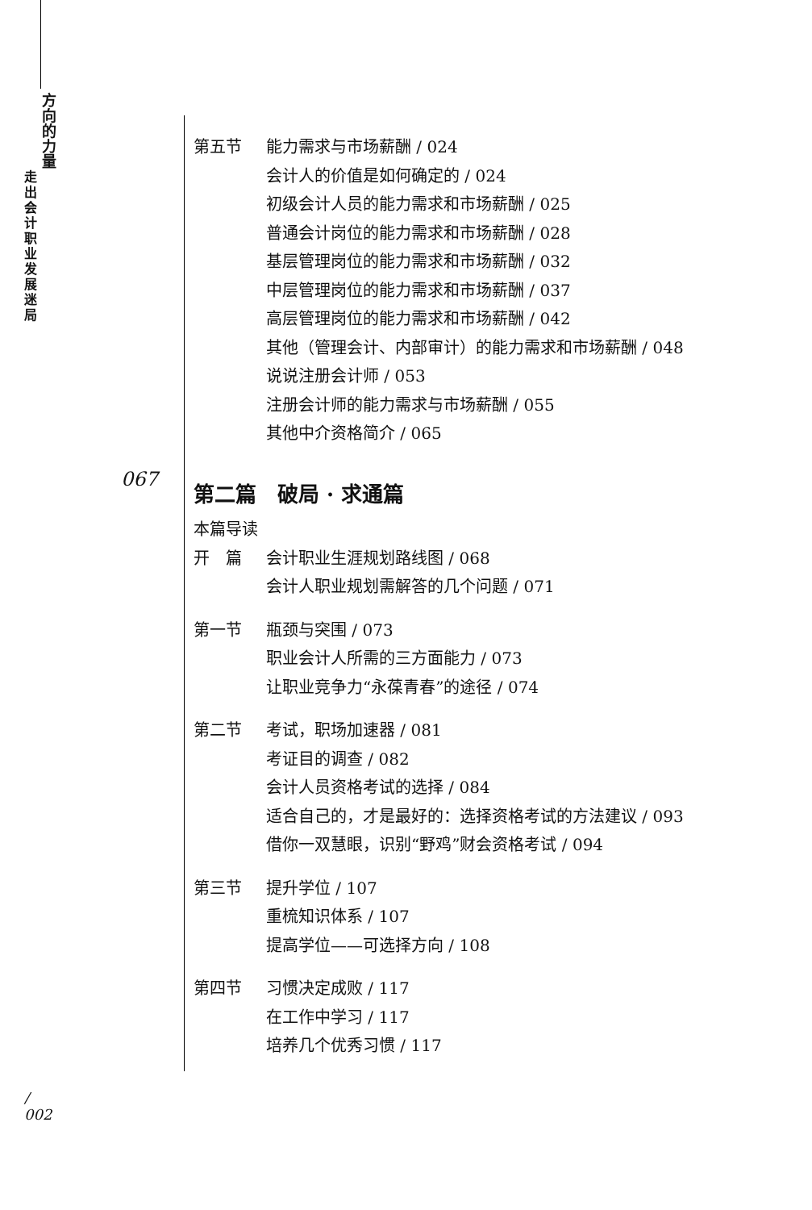方 向 的 力 量
走 出 会 计 职 业 发 展 迷 局
第五节 能力需求与市场薪酬 / 024
会计人的价值是如何确定的 / 024
初级会计人员的能力需求和市场薪酬 / 025
普通会计岗位的能力需求和市场薪酬 / 028
基层管理岗位的能力需求和市场薪酬 / 032
中层管理岗位的能力需求和市场薪酬 / 037
高层管理岗位的能力需求和市场薪酬 / 042
其他（管理会计、内部审计）的能力需求和市场薪酬 / 048
说说注册会计师 / 053
注册会计师的能力需求与市场薪酬 / 055
其他中介资格简介 / 065
第二篇　破局 · 求通篇
本篇导读
开　篇 会计职业生涯规划路线图 / 068
会计人职业规划需解答的几个问题 / 071
第一节 瓶颈与突围 / 073
职业会计人所需的三方面能力 / 073
让职业竞争力“永葆青春”的途径 / 074
第二节 考试，职场加速器 / 081
考证目的调查 / 082
会计人员资格考试的选择 / 084
适合自己的，才是最好的：选择资格考试的方法建议 / 093
借你一双慧眼，识别“野鸡”财会资格考试 / 094
第三节 提升学位 / 107
重梳知识体系 / 107
提高学位——可选择方向 / 108
第四节 习惯决定成败 / 117
在工作中学习 / 117
培养几个优秀习惯 / 117
067
/
002